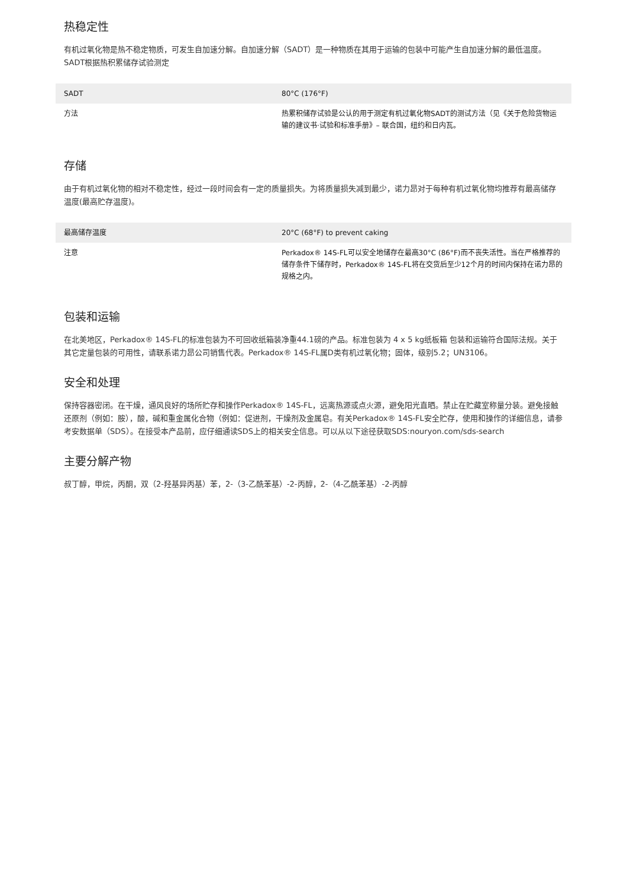热稳定性
有机过氧化物是热不稳定物质，可发生自加速分解。自加速分解（SADT）是一种物质在其用于运输的包装中可能产生自加速分解的最低温度。SADT根据热积累储存试验测定
| SADT | 80°C (176°F) |
| 方法 | 热累积储存试验是公认的用于测定有机过氧化物SADT的测试方法（见《关于危险货物运输的建议书·试验和标准手册》– 联合国，纽约和日内瓦。 |
存储
由于有机过氧化物的相对不稳定性，经过一段时间会有一定的质量损失。为将质量损失减到最少，诺力昂对于每种有机过氧化物均推荐有最高储存温度(最高贮存温度)。
| 最高储存温度 | 20°C (68°F) to prevent caking |
| 注意 | Perkadox® 14S-FL可以安全地储存在最高30°C (86°F)而不丧失活性。当在严格推荐的储存条件下储存时，Perkadox® 14S-FL将在交货后至少12个月的时间内保持在诺力昂的规格之内。 |
包装和运输
在北美地区，Perkadox® 14S-FL的标准包装为不可回收纸箱装净重44.1磅的产品。标准包装为 4 x 5 kg纸板箱 包装和运输符合国际法规。关于其它定量包装的可用性，请联系诺力昂公司销售代表。Perkadox® 14S-FL属D类有机过氧化物；固体，级别5.2；UN3106。
安全和处理
保持容器密闭。在干燥，通风良好的场所贮存和操作Perkadox® 14S-FL，远离热源或点火源，避免阳光直晒。禁止在贮藏室称量分装。避免接触还原剂（例如：胺），酸，碱和重金属化合物（例如：促进剂，干燥剂及金属皂。有关Perkadox® 14S-FL安全贮存，使用和操作的详细信息，请参考安数据单（SDS）。在接受本产品前，应仔细通读SDS上的相关安全信息。可以从以下途径获取SDS:nouryon.com/sds-search
主要分解产物
叔丁醇，甲烷，丙酮，双（2-羟基异丙基）苯，2-（3-乙酰苯基）-2-丙醇，2-（4-乙酰苯基）-2-丙醇